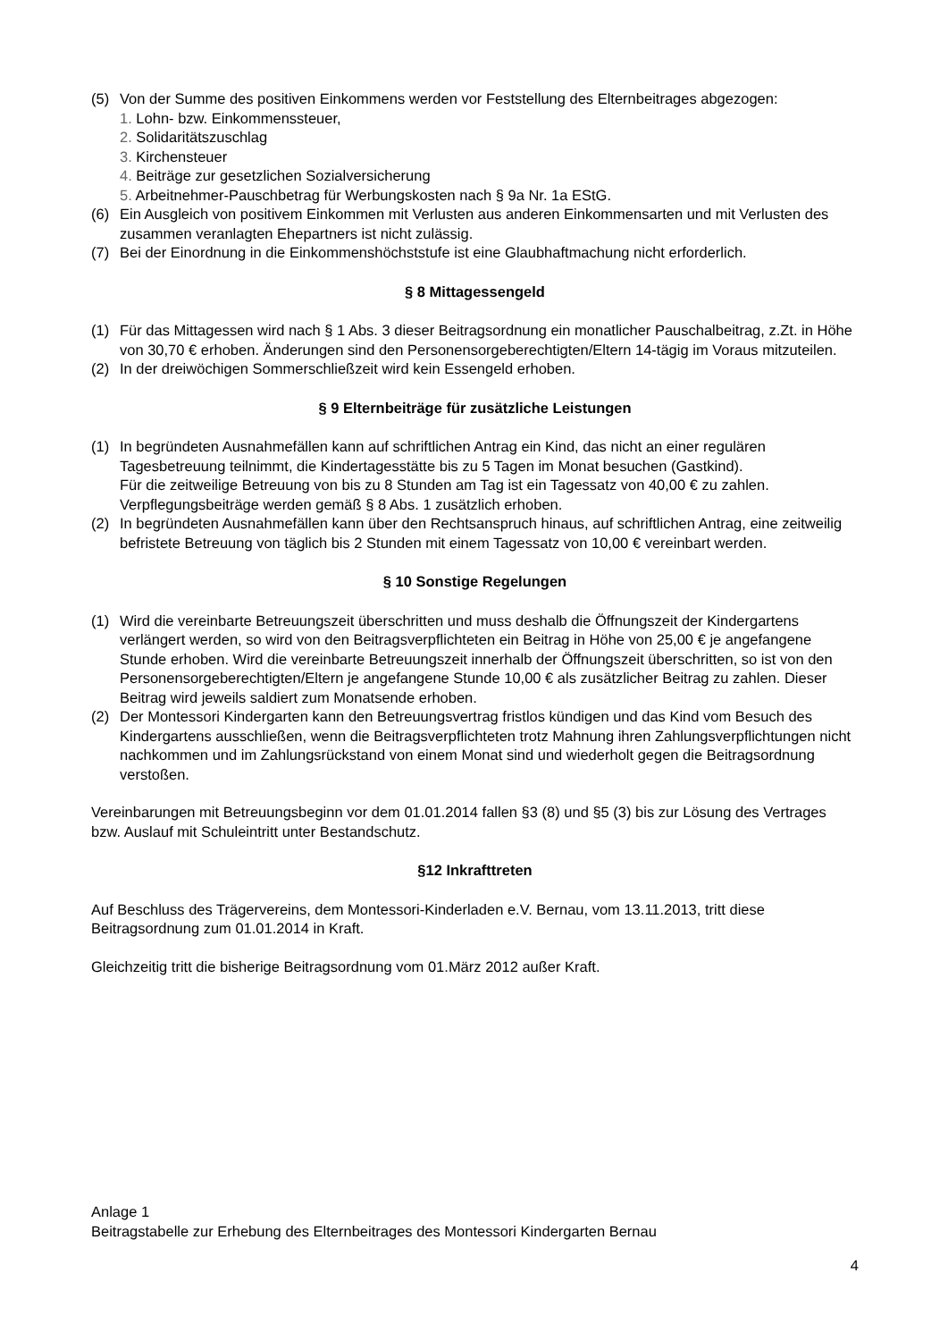(5) Von der Summe des positiven Einkommens werden vor Feststellung des Elternbeitrages abgezogen:
1. Lohn- bzw. Einkommenssteuer,
2. Solidaritätszuschlag
3. Kirchensteuer
4. Beiträge zur gesetzlichen Sozialversicherung
5. Arbeitnehmer-Pauschbetrag für Werbungskosten nach § 9a Nr. 1a EStG.
(6) Ein Ausgleich von positivem Einkommen mit Verlusten aus anderen Einkommensarten und mit Verlusten des zusammen veranlagten Ehepartners ist nicht zulässig.
(7) Bei der Einordnung in die Einkommenshöchststufe ist eine Glaubhaftmachung nicht erforderlich.
§ 8 Mittagessengeld
(1) Für das Mittagessen wird nach § 1 Abs. 3 dieser Beitragsordnung ein monatlicher Pauschalbeitrag, z.Zt. in Höhe von 30,70 € erhoben. Änderungen sind den Personensorgeberechtigten/Eltern 14-tägig im Voraus mitzuteilen.
(2) In der dreiwöchigen Sommerschließzeit wird kein Essengeld erhoben.
§ 9 Elternbeiträge für zusätzliche Leistungen
(1) In begründeten Ausnahmefällen kann auf schriftlichen Antrag ein Kind, das nicht an einer regulären Tagesbetreuung teilnimmt, die Kindertagesstätte bis zu 5 Tagen im Monat besuchen (Gastkind).
Für die zeitweilige Betreuung von bis zu 8 Stunden am Tag ist ein Tagessatz von 40,00 € zu zahlen. Verpflegungsbeiträge werden gemäß § 8 Abs. 1 zusätzlich erhoben.
(2) In begründeten Ausnahmefällen kann über den Rechtsanspruch hinaus, auf schriftlichen Antrag, eine zeitweilig befristete Betreuung von täglich bis 2 Stunden mit einem Tagessatz von 10,00 € vereinbart werden.
§ 10 Sonstige Regelungen
(1) Wird die vereinbarte Betreuungszeit überschritten und muss deshalb die Öffnungszeit der Kindergartens verlängert werden, so wird von den Beitragsverpflichteten ein Beitrag in Höhe von 25,00 € je angefangene Stunde erhoben. Wird die vereinbarte Betreuungszeit innerhalb der Öffnungszeit überschritten, so ist von den Personensorgeberechtigten/Eltern je angefangene Stunde 10,00 € als zusätzlicher Beitrag zu zahlen. Dieser Beitrag wird jeweils saldiert zum Monatsende erhoben.
(2) Der Montessori Kindergarten kann den Betreuungsvertrag fristlos kündigen und das Kind vom Besuch des Kindergartens ausschließen, wenn die Beitragsverpflichteten trotz Mahnung ihren Zahlungsverpflichtungen nicht nachkommen und im Zahlungsrückstand von einem Monat sind und wiederholt gegen die Beitragsordnung verstoßen.
Vereinbarungen mit Betreuungsbeginn vor dem 01.01.2014 fallen §3 (8) und §5 (3) bis zur Lösung des Vertrages bzw. Auslauf mit Schuleintritt unter Bestandschutz.
§12 Inkrafttreten
Auf Beschluss des Trägervereins, dem Montessori-Kinderladen e.V. Bernau, vom 13.11.2013, tritt diese Beitragsordnung zum 01.01.2014 in Kraft.
Gleichzeitig tritt die bisherige Beitragsordnung vom 01.März 2012 außer Kraft.
Anlage 1
Beitragstabelle zur Erhebung des Elternbeitrages des Montessori Kindergarten Bernau
4